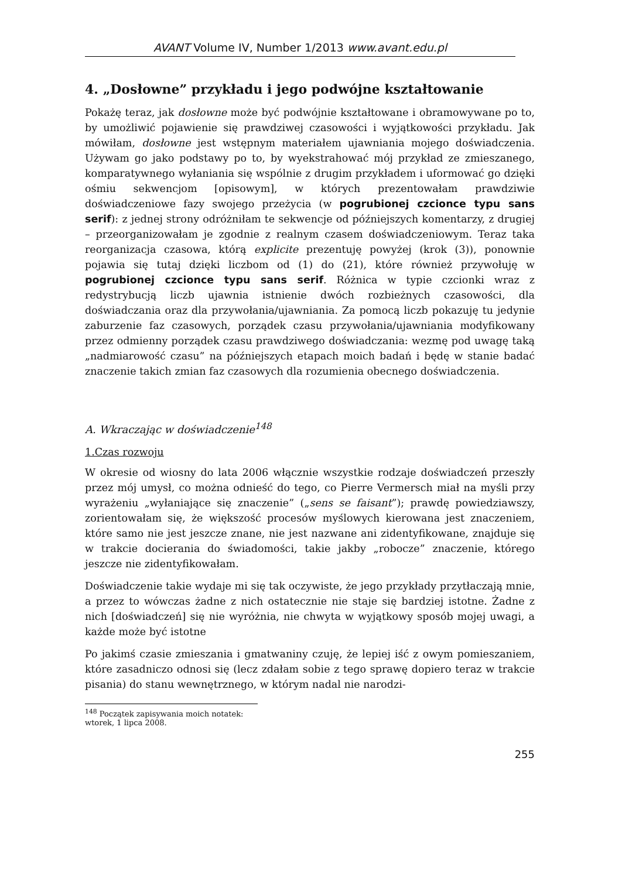AVANT Volume IV, Number 1/2013 www.avant.edu.pl
4. „Dosłowne” przykładu i jego podwójne kształtowanie
Pokażę teraz, jak dosłowne może być podwójnie kształtowane i obramowywane po to, by umożliwić pojawienie się prawdziwej czasowości i wyjątkowości przykładu. Jak mówiłam, dosłowne jest wstępnym materiałem ujawniania mojego doświadczenia. Używam go jako podstawy po to, by wyekstrahować mój przykład ze zmieszanego, komparatywnego wyłaniania się wspólnie z drugim przykładem i uformować go dzięki ośmiu sekwencjom [opisowym], w których prezentowałam prawdziwie doświadczeniowe fazy swojego przeżycia (w pogrubionej czcionce typu sans serif): z jednej strony odróżniłam te sekwencje od późniejszych komentarzy, z drugiej – przeorganizowałam je zgodnie z realnym czasem doświadczeniowym. Teraz taka reorganizacja czasowa, którą explicite prezentuję powyżej (krok (3)), ponownie pojawia się tutaj dzięki liczbom od (1) do (21), które również przywołuję w pogrubionej czcionce typu sans serif. Różnica w typie czcionki wraz z redystrybucją liczb ujawnia istnienie dwóch rozbieżnych czasowości, dla doświadczania oraz dla przywołania/ujawniania. Za pomocą liczb pokazuję tu jedynie zaburzenie faz czasowych, porządek czasu przywołania/ujawniania modyfikowany przez odmienny porządek czasu prawdziwego doświadczania: wezmę pod uwagę taką „nadmiarowość czasu” na późniejszych etapach moich badań i będę w stanie badać znaczenie takich zmian faz czasowych dla rozumienia obecnego doświadczenia.
A. Wkraczając w doświadczenie<sup>148</sup>
1.Czas rozwoju
W okresie od wiosny do lata 2006 włącznie wszystkie rodzaje doświadczeń przeszły przez mój umysł, co można odnieść do tego, co Pierre Vermersch miał na myśli przy wyrażeniu „wyłaniające się znaczenie” („sens se faisant”); prawdę powiedziawszy, zorientowałam się, że większość procesów myślowych kierowana jest znaczeniem, które samo nie jest jeszcze znane, nie jest nazwane ani zidentyfikowane, znajduje się w trakcie docierania do świadomości, takie jakby „robocze” znaczenie, którego jeszcze nie zidentyfikowałam.
Doświadczenie takie wydaje mi się tak oczywiste, że jego przykłady przytłaczają mnie, a przez to wówczas żadne z nich ostatecznie nie staje się bardziej istotne. Żadne z nich [doświadczeń] się nie wyróżnia, nie chwyta w wyjątkowy sposób mojej uwagi, a każde może być istotne
Po jakimś czasie zmieszania i gmatwaniny czuję, że lepiej iść z owym pomieszaniem, które zasadniczo odnosi się (lecz zdałam sobie z tego sprawę dopiero teraz w trakcie pisania) do stanu wewnętrznego, w którym nadal nie narodzi-
<sup>148</sup> Początek zapisywania moich notatek: wtorek, 1 lipca 2008.
255